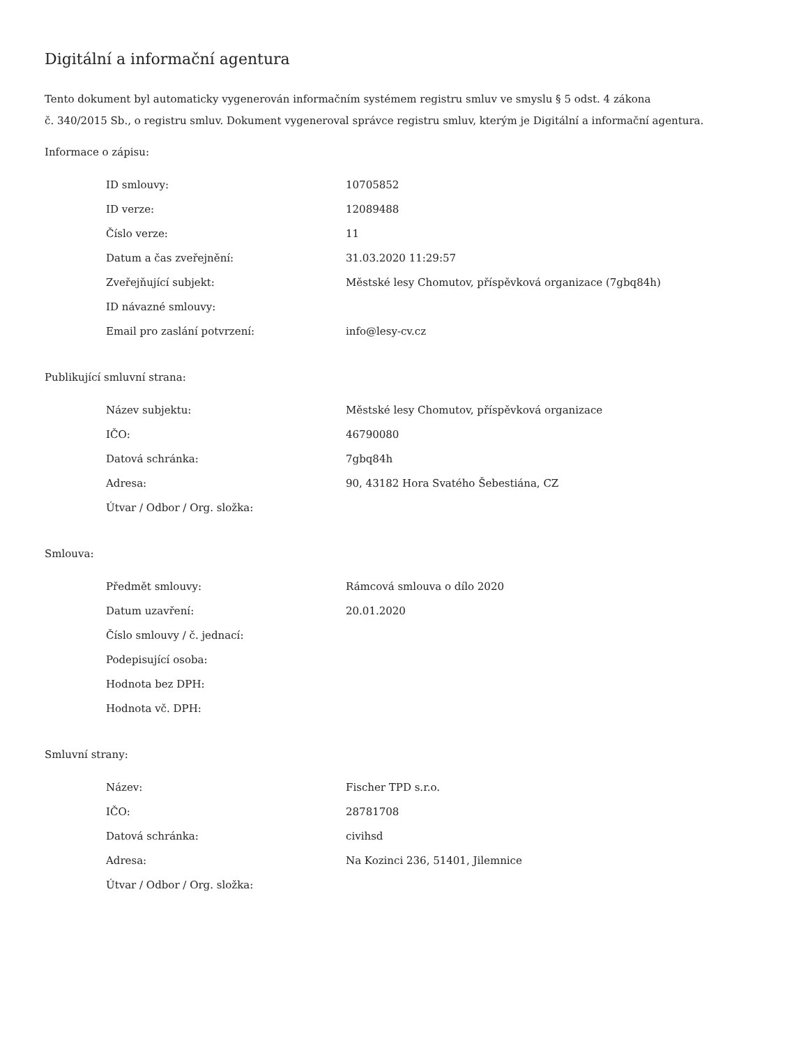Digitální a informační agentura
Tento dokument byl automaticky vygenerován informačním systémem registru smluv ve smyslu § 5 odst. 4 zákona
č. 340/2015 Sb., o registru smluv. Dokument vygeneroval správce registru smluv, kterým je Digitální a informační agentura.
Informace o zápisu:
| ID smlouvy: | 10705852 |
| ID verze: | 12089488 |
| Číslo verze: | 11 |
| Datum a čas zveřejnění: | 31.03.2020 11:29:57 |
| Zveřejňující subjekt: | Městské lesy Chomutov, příspěvková organizace (7gbq84h) |
| ID návazné smlouvy: | |
| Email pro zaslání potvrzení: | info@lesy-cv.cz |
Publikující smluvní strana:
| Název subjektu: | Městské lesy Chomutov, příspěvková organizace |
| IČO: | 46790080 |
| Datová schránka: | 7gbq84h |
| Adresa: | 90, 43182 Hora Svatého Šebestiána, CZ |
| Útvar / Odbor / Org. složka: | |
Smlouva:
| Předmět smlouvy: | Rámcová smlouva o dílo 2020 |
| Datum uzavření: | 20.01.2020 |
| Číslo smlouvy / č. jednací: | |
| Podepisující osoba: | |
| Hodnota bez DPH: | |
| Hodnota vč. DPH: | |
Smluvní strany:
| Název: | Fischer TPD s.r.o. |
| IČO: | 28781708 |
| Datová schránka: | civihsd |
| Adresa: | Na Kozinci 236, 51401, Jilemnice |
| Útvar / Odbor / Org. složka: | |